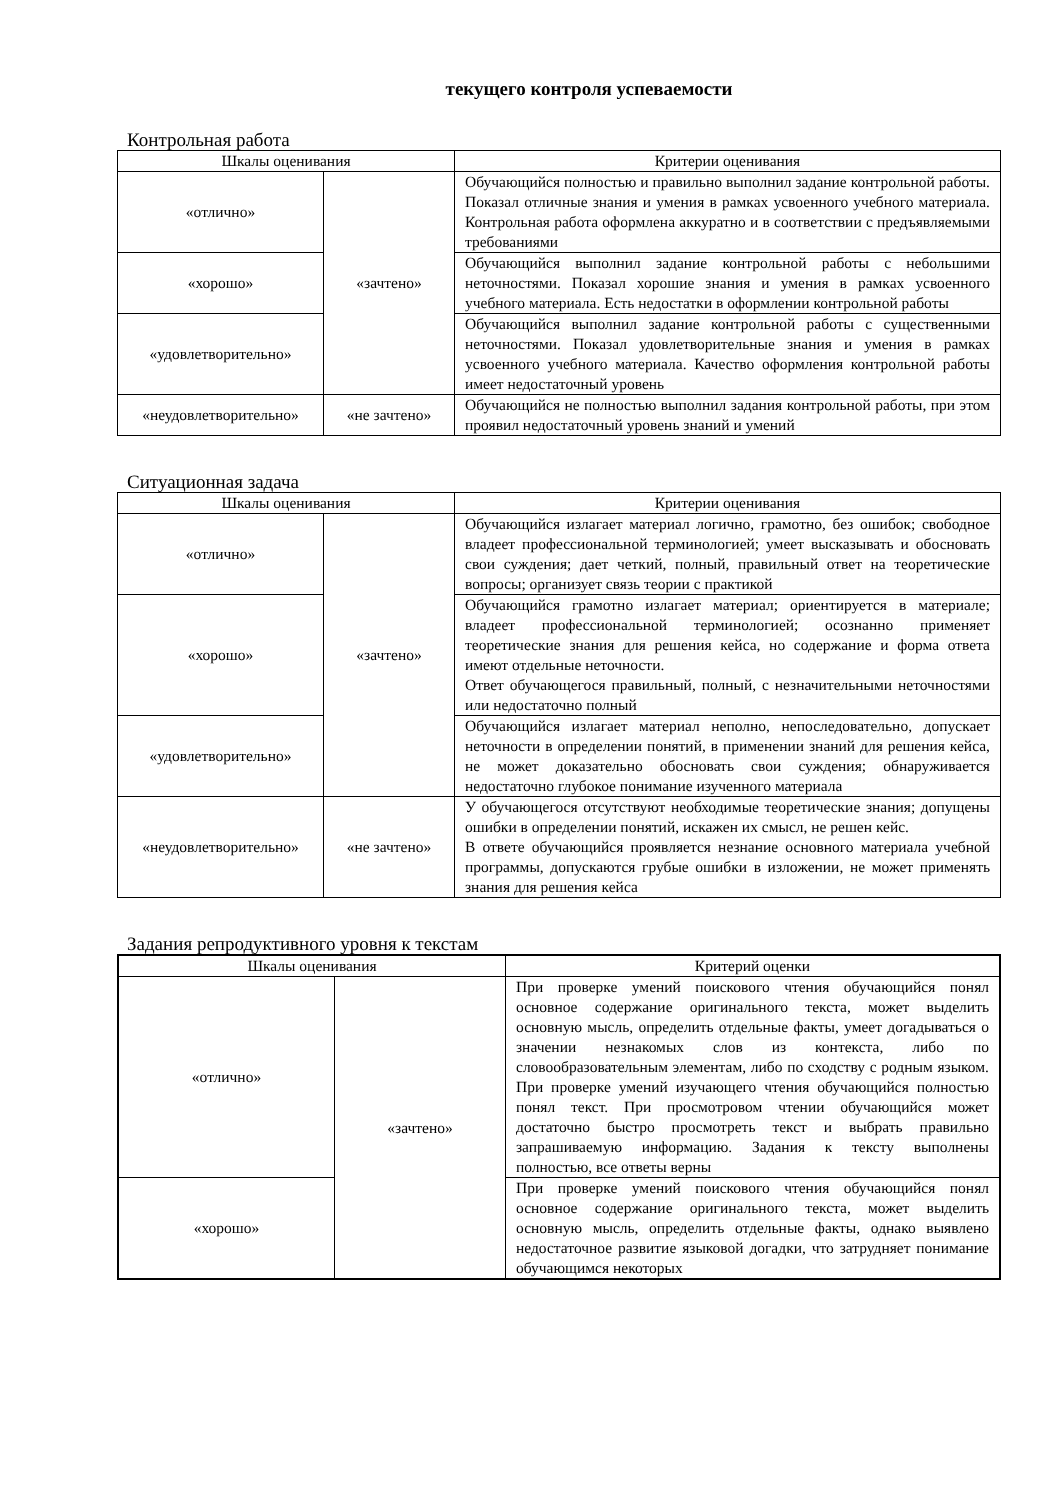текущего контроля успеваемости
Контрольная работа
| Шкалы оценивания | | Критерии оценивания |
| --- | --- | --- |
| «отлично» | «зачтено» | Обучающийся полностью и правильно выполнил задание контрольной работы. Показал отличные знания и умения в рамках усвоенного учебного материала. Контрольная работа оформлена аккуратно и в соответствии с предъявляемыми требованиями |
| «хорошо» | | Обучающийся выполнил задание контрольной работы с небольшими неточностями. Показал хорошие знания и умения в рамках усвоенного учебного материала. Есть недостатки в оформлении контрольной работы |
| «удовлетворительно» | | Обучающийся выполнил задание контрольной работы с существенными неточностями. Показал удовлетворительные знания и умения в рамках усвоенного учебного материала. Качество оформления контрольной работы имеет недостаточный уровень |
| «неудовлетворительно» | «не зачтено» | Обучающийся не полностью выполнил задания контрольной работы, при этом проявил недостаточный уровень знаний и умений |
Ситуационная задача
| Шкалы оценивания | | Критерии оценивания |
| --- | --- | --- |
| «отлично» | «зачтено» | Обучающийся излагает материал логично, грамотно, без ошибок; свободное владеет профессиональной терминологией; умеет высказывать и обосновать свои суждения; дает четкий, полный, правильный ответ на теоретические вопросы; организует связь теории с практикой |
| «хорошо» | | Обучающийся грамотно излагает материал; ориентируется в материале; владеет профессиональной терминологией; осознанно применяет теоретические знания для решения кейса, но содержание и форма ответа имеют отдельные неточности. Ответ обучающегося правильный, полный, с незначительными неточностями или недостаточно полный |
| «удовлетворительно» | | Обучающийся излагает материал неполно, непоследовательно, допускает неточности в определении понятий, в применении знаний для решения кейса, не может доказательно обосновать свои суждения; обнаруживается недостаточно глубокое понимание изученного материала |
| «неудовлетворительно» | «не зачтено» | У обучающегося отсутствуют необходимые теоретические знания; допущены ошибки в определении понятий, искажен их смысл, не решен кейс. В ответе обучающийся проявляется незнание основного материала учебной программы, допускаются грубые ошибки в изложении, не может применять знания для решения кейса |
Задания репродуктивного уровня к текстам
| Шкалы оценивания | | Критерий оценки |
| --- | --- | --- |
| «отлично» | «зачтено» | При проверке умений поискового чтения обучающийся понял основное содержание оригинального текста, может выделить основную мысль, определить отдельные факты, умеет догадываться о значении незнакомых слов из контекста, либо по словообразовательным элементам, либо по сходству с родным языком. При проверке умений изучающего чтения обучающийся полностью понял текст. При просмотровом чтении обучающийся может достаточно быстро просмотреть текст и выбрать правильно запрашиваемую информацию. Задания к тексту выполнены полностью, все ответы верны |
| «хорошо» | | При проверке умений поискового чтения обучающийся понял основное содержание оригинального текста, может выделить основную мысль, определить отдельные факты, однако выявлено недостаточное развитие языковой догадки, что затрудняет понимание обучающимся некоторых |